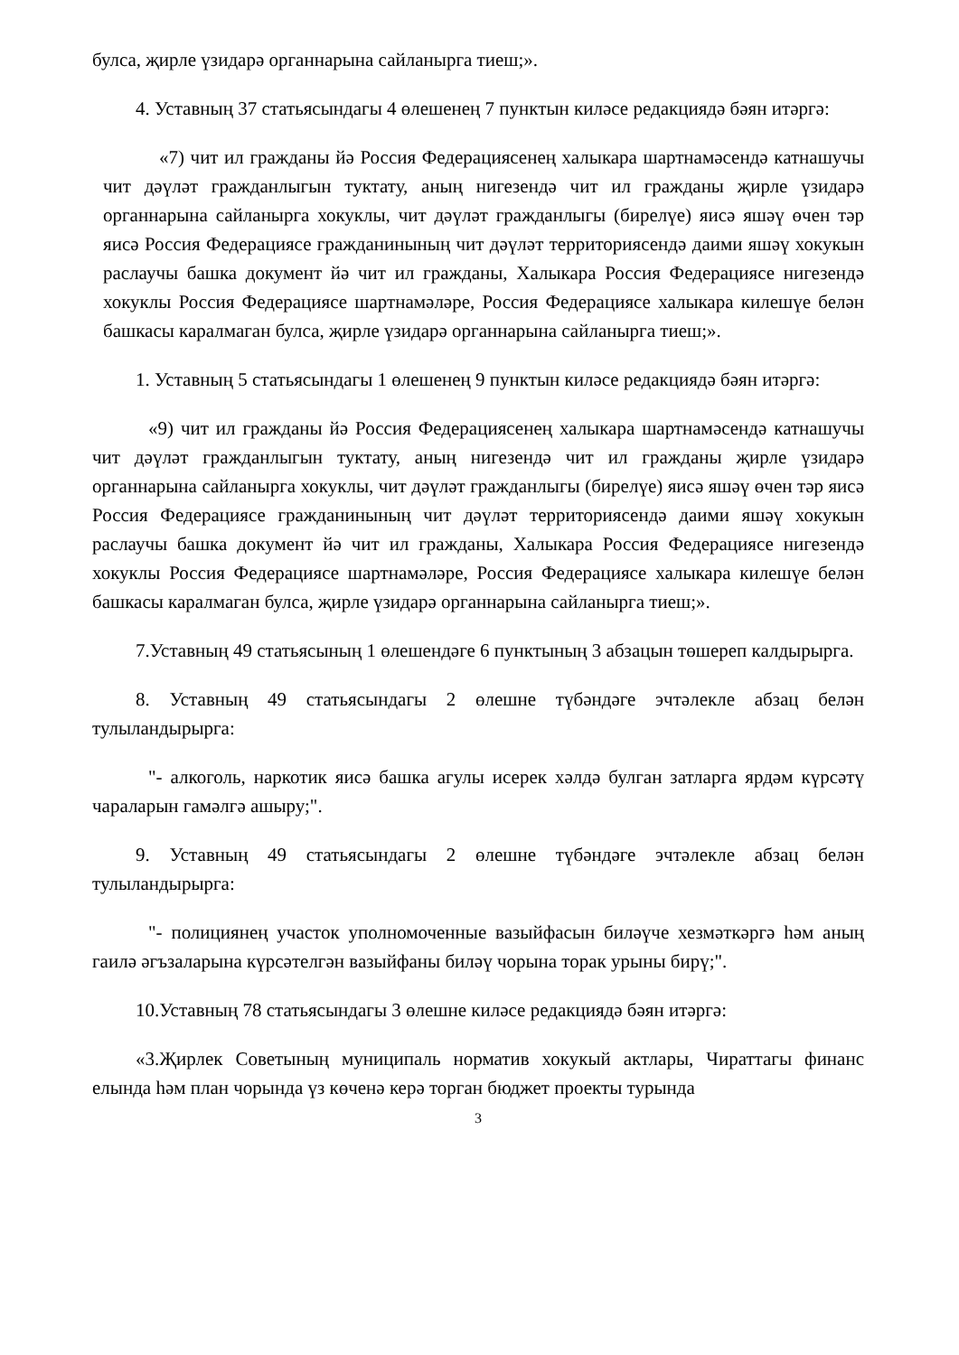булса, җирле үзидарә органнарына сайланырга тиеш;».
4. Уставның 37 статьясындагы 4 өлешенең 7 пунктын киләсе редакциядә бәян итәргә:
«7) чит ил гражданы йә Россия Федерациясенең халыкара шартнамәсендә катнашучы чит дәүләт гражданлыгын туктату, аның нигезендә чит ил гражданы җирле үзидарә органнарына сайланырга хокуклы, чит дәүләт гражданлыгы (бирелүе) яисә яшәү өчен тәр яисә Россия Федерациясе гражданинының чит дәүләт территориясендә даими яшәү хокукын раслаучы башка документ йә чит ил гражданы, Халыкара Россия Федерациясе нигезендә хокуклы Россия Федерациясе шартнамәләре, Россия Федерациясе халыкара килешүе белән башкасы каралмаган булса, җирле үзидарә органнарына сайланырга тиеш;».
1. Уставның 5 статьясындагы 1 өлешенең 9 пунктын киләсе редакциядә бәян итәргә:
«9) чит ил гражданы йә Россия Федерациясенең халыкара шартнамәсендә катнашучы чит дәүләт гражданлыгын туктату, аның нигезендә чит ил гражданы җирле үзидарә органнарына сайланырга хокуклы, чит дәүләт гражданлыгы (бирелүе) яисә яшәү өчен тәр яисә Россия Федерациясе гражданинының чит дәүләт территориясендә даими яшәү хокукын раслаучы башка документ йә чит ил гражданы, Халыкара Россия Федерациясе нигезендә хокуклы Россия Федерациясе шартнамәләре, Россия Федерациясе халыкара килешүе белән башкасы каралмаган булса, җирле үзидарә органнарына сайланырга тиеш;».
7.Уставның 49 статьясының 1 өлешендәге 6 пунктының 3 абзацын төшереп калдырырга.
8. Уставның 49 статьясындагы 2 өлешне түбәндәге эчтәлекле абзац белән тулыландырырга:
"- алкоголь, наркотик яисә башка агулы исерек хәлдә булган затларга ярдәм күрсәтү чараларын гамәлгә ашыру;".
9. Уставның 49 статьясындагы 2 өлешне түбәндәге эчтәлекле абзац белән тулыландырырга:
"- полициянең участок уполномоченные вазыйфасын биләүче хезмәткәргә һәм аның гаилә әгъзаларына күрсәтелгән вазыйфаны биләү чорына торак урыны бирү;".
10.Уставның 78 статьясындагы 3 өлешне киләсе редакциядә бәян итәргә:
«3.Җирлек Советының муниципаль норматив хокукый актлары, Чираттагы финанс елында һәм план чорында үз көченә керә торган бюджет проекты турында
3